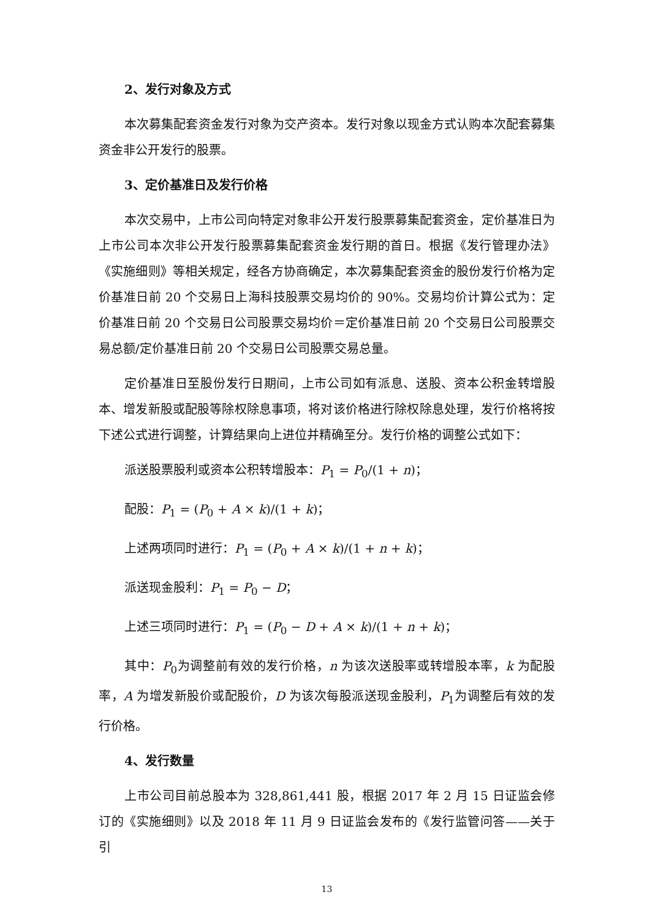2、发行对象及方式
本次募集配套资金发行对象为交产资本。发行对象以现金方式认购本次配套募集资金非公开发行的股票。
3、定价基准日及发行价格
本次交易中，上市公司向特定对象非公开发行股票募集配套资金，定价基准日为上市公司本次非公开发行股票募集配套资金发行期的首日。根据《发行管理办法》《实施细则》等相关规定，经各方协商确定，本次募集配套资金的股份发行价格为定价基准日前 20 个交易日上海科技股票交易均价的 90%。交易均价计算公式为：定价基准日前 20 个交易日公司股票交易均价＝定价基准日前 20 个交易日公司股票交易总额/定价基准日前 20 个交易日公司股票交易总量。
定价基准日至股份发行日期间，上市公司如有派息、送股、资本公积金转增股本、增发新股或配股等除权除息事项，将对该价格进行除权除息处理，发行价格将按下述公式进行调整，计算结果向上进位并精确至分。发行价格的调整公式如下：
派送股票股利或资本公积转增股本：P<sub>1</sub> = P<sub>0</sub>/(1 + n)；
配股：P<sub>1</sub> = (P<sub>0</sub> + A × k)/(1 + k)；
上述两项同时进行：P<sub>1</sub> = (P<sub>0</sub> + A × k)/(1 + n + k)；
派送现金股利：P<sub>1</sub> = P<sub>0</sub> − D；
上述三项同时进行：P<sub>1</sub> = (P<sub>0</sub> − D + A × k)/(1 + n + k)；
其中：P<sub>0</sub>为调整前有效的发行价格，n 为该次送股率或转增股本率，k 为配股率，A 为增发新股价或配股价，D 为该次每股派送现金股利，P<sub>1</sub>为调整后有效的发行价格。
4、发行数量
上市公司目前总股本为 328,861,441 股，根据 2017 年 2 月 15 日证监会修订的《实施细则》以及 2018 年 11 月 9 日证监会发布的《发行监管问答——关于引
13